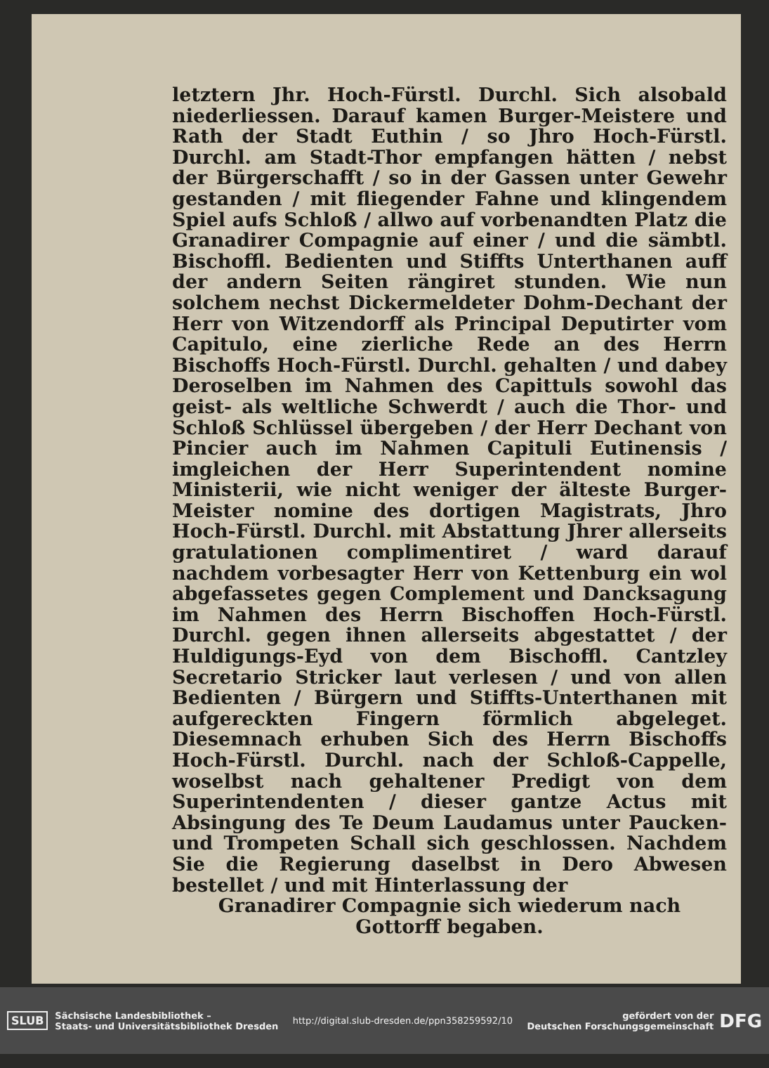letztern Jhr. Hoch-Fürstl. Durchl. Sich alsobald niederliessen. Darauf kamen Burger-Meistere und Rath der Stadt Euthin / so Jhro Hoch-Fürstl. Durchl. am Stadt-Thor empfangen hätten / nebst der Bürgerschafft / so in der Gassen unter Gewehr gestanden / mit fliegender Fahne und klingendem Spiel aufs Schloß / allwo auf vorbenandten Platz die Granadirer Compagnie auf einer / und die sämbtl. Bischoffl. Bedienten und Stiffts Unterthanen auff der andern Seiten rängiret stunden. Wie nun solchem nechst Dickermeldeter Dohm-Dechant der Herr von Witzendorff als Principal Deputirter vom Capitulo, eine zierliche Rede an des Herrn Bischoffs Hoch-Fürstl. Durchl. gehalten / und dabey Deroselben im Nahmen des Capittuls sowohl das geist- als weltliche Schwerdt / auch die Thor- und Schloß Schlüssel übergeben / der Herr Dechant von Pincier auch im Nahmen Capituli Eutinensis / imgleichen der Herr Superintendent nomine Ministerii, wie nicht weniger der älteste Burger-Meister nomine des dortigen Magistrats, Jhro Hoch-Fürstl. Durchl. mit Abstattung Jhrer allerseits gratulationen complimentiret / ward darauf nachdem vorbesagter Herr von Kettenburg ein wol abgefassetes gegen Complement und Dancksagung im Nahmen des Herrn Bischoffen Hoch-Fürstl. Durchl. gegen ihnen allerseits abgestattet / der Huldigungs-Eyd von dem Bischoffl. Cantzley Secretario Stricker laut verlesen / und von allen Bedienten / Bürgern und Stiffts-Unterthanen mit aufgereckten Fingern förmlich abgeleget. Diesemnach erhuben Sich des Herrn Bischoffs Hoch-Fürstl. Durchl. nach der Schloß-Cappelle, woselbst nach gehaltener Predigt von dem Superintendenten / dieser gantze Actus mit Absingung des Te Deum Laudamus unter Paucken- und Trompeten Schall sich geschlossen. Nachdem Sie die Regierung daselbst in Dero Abwesen bestellet / und mit Hinterlassung der
Granadirer Compagnie sich wiederum nach
Gottorff begaben.
SLUB Sächsische Landesbibliothek –
Staats- und Universitätsbibliothek Dresden
http://digital.slub-dresden.de/ppn358259592/10
gefördert von der
Deutschen Forschungsgemeinschaft DFG